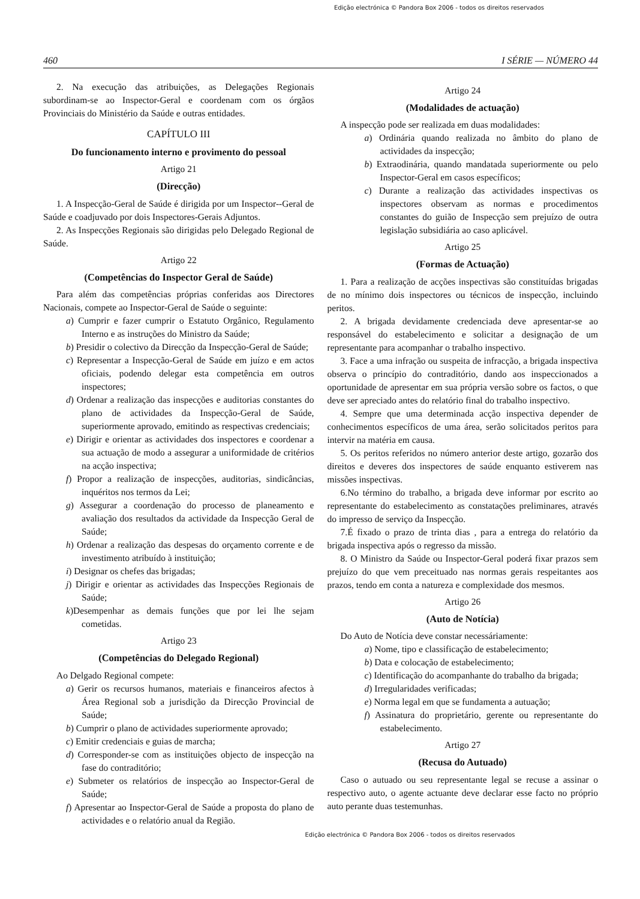Edição electrónica © Pandora Box 2006 - todos os direitos reservados
460 I SÉRIE — NÚMERO 44
2. Na execução das atribuições, as Delegações Regionais subordinam-se ao Inspector-Geral e coordenam com os órgãos Provinciais do Ministério da Saúde e outras entidades.
CAPÍTULO III
Do funcionamento interno e provimento do pessoal
Artigo 21
(Direcção)
1. A Inspecção-Geral de Saúde é dirigida por um Inspector--Geral de Saúde e coadjuvado por dois Inspectores-Gerais Adjuntos.
2. As Inspecções Regionais são dirigidas pelo Delegado Regional de Saúde.
Artigo 22
(Competências do Inspector Geral de Saúde)
Para além das competências próprias conferidas aos Directores Nacionais, compete ao Inspector-Geral de Saúde o seguinte:
a) Cumprir e fazer cumprir o Estatuto Orgânico, Regulamento Interno e as instruções do Ministro da Saúde;
b) Presidir o colectivo da Direcção da Inspecção-Geral de Saúde;
c) Representar a Inspecção-Geral de Saúde em juízo e em actos oficiais, podendo delegar esta competência em outros inspectores;
d) Ordenar a realização das inspecções e auditorias constantes do plano de actividades da Inspecção-Geral de Saúde, superiormente aprovado, emitindo as respectivas credenciais;
e) Dirigir e orientar as actividades dos inspectores e coordenar a sua actuação de modo a assegurar a uniformidade de critérios na acção inspectiva;
f) Propor a realização de inspecções, auditorias, sindicâncias, inquéritos nos termos da Lei;
g) Assegurar a coordenação do processo de planeamento e avaliação dos resultados da actividade da Inspecção Geral de Saúde;
h) Ordenar a realização das despesas do orçamento corrente e de investimento atribuído à instituição;
i) Designar os chefes das brigadas;
j) Dirigir e orientar as actividades das Inspecções Regionais de Saúde;
k)Desempenhar as demais funções que por lei lhe sejam cometidas.
Artigo 23
(Competências do Delegado Regional)
Ao Delgado Regional compete:
a) Gerir os recursos humanos, materiais e financeiros afectos à Área Regional sob a jurisdição da Direcção Provincial de Saúde;
b) Cumprir o plano de actividades superiormente aprovado;
c) Emitir credenciais e guias de marcha;
d) Corresponder-se com as instituições objecto de inspecção na fase do contraditório;
e) Submeter os relatórios de inspecção ao Inspector-Geral de Saúde;
f) Apresentar ao Inspector-Geral de Saúde a proposta do plano de actividades e o relatório anual da Região.
Artigo 24
(Modalidades de actuação)
A inspecção pode ser realizada em duas modalidades:
a) Ordinária quando realizada no âmbito do plano de actividades da inspecção;
b) Extraodinária, quando mandatada superiormente ou pelo Inspector-Geral em casos específicos;
c) Durante a realização das actividades inspectivas os inspectores observam as normas e procedimentos constantes do guião de Inspecção sem prejuízo de outra legislação subsidiária ao caso aplicável.
Artigo 25
(Formas de Actuação)
1. Para a realização de acções inspectivas são constituídas brigadas de no mínimo dois inspectores ou técnicos de inspecção, incluindo peritos.
2. A brigada devidamente credenciada deve apresentar-se ao responsável do estabelecimento e solicitar a designação de um representante para acompanhar o trabalho inspectivo.
3. Face a uma infração ou suspeita de infracção, a brigada inspectiva observa o princípio do contraditório, dando aos inspeccionados a oportunidade de apresentar em sua própria versão sobre os factos, o que deve ser apreciado antes do relatório final do trabalho inspectivo.
4. Sempre que uma determinada acção inspectiva depender de conhecimentos específicos de uma área, serão solicitados peritos para intervir na matéria em causa.
5. Os peritos referidos no número anterior deste artigo, gozarão dos direitos e deveres dos inspectores de saúde enquanto estiverem nas missões inspectivas.
6.No término do trabalho, a brigada deve informar por escrito ao representante do estabelecimento as constatações preliminares, através do impresso de serviço da Inspecção.
7.É fixado o prazo de trinta dias , para a entrega do relatório da brigada inspectiva após o regresso da missão.
8. O Ministro da Saúde ou Inspector-Geral poderá fixar prazos sem prejuízo do que vem preceituado nas normas gerais respeitantes aos prazos, tendo em conta a natureza e complexidade dos mesmos.
Artigo 26
(Auto de Notícia)
Do Auto de Notícia deve constar necessáriamente:
a) Nome, tipo e classificação de estabelecimento;
b) Data e colocação de estabelecimento;
c) Identificação do acompanhante do trabalho da brigada;
d) Irregularidades verificadas;
e) Norma legal em que se fundamenta a autuação;
f) Assinatura do proprietário, gerente ou representante do estabelecimento.
Artigo 27
(Recusa do Autuado)
Caso o autuado ou seu representante legal se recuse a assinar o respectivo auto, o agente actuante deve declarar esse facto no próprio auto perante duas testemunhas.
Edição electrónica © Pandora Box 2006 - todos os direitos reservados